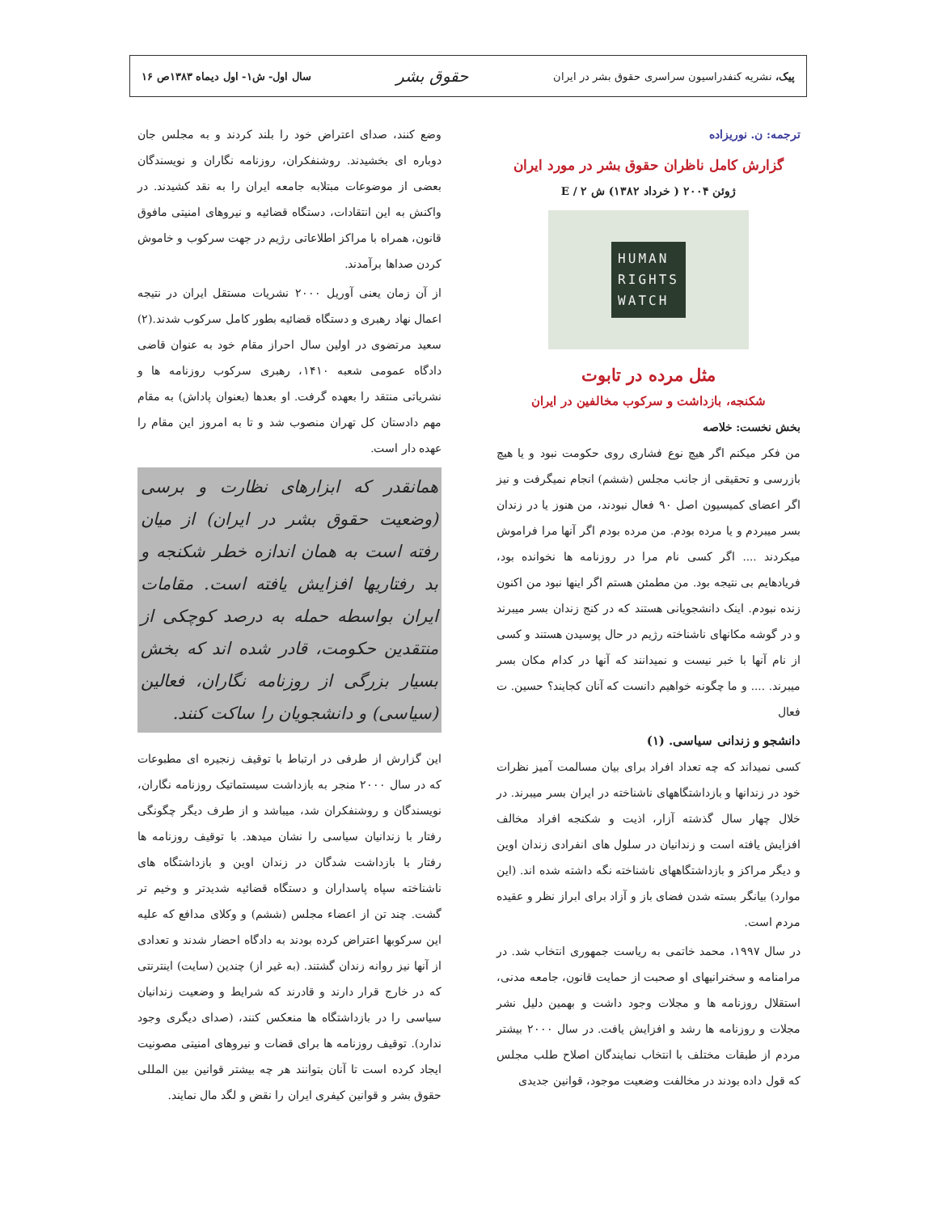پیک، نشریه کنفدراسیون سراسری حقوق بشر در ایران حقوق بشر سال اول- ش۱- اول دیماه ۱۳۸۳ص ۱۶
ترجمه: ن. نوریزاده
گزارش کامل ناظران حقوق بشر در مورد ایران
ژوئن ۲۰۰۴ ( خرداد ۱۳۸۲) ش ۲ / E
HUMAN
RIGHTS
WATCH
مثل مرده در تابوت
شکنجه، بازداشت و سرکوب مخالفین در ایران
بخش نخست: خلاصه
من فکر میکنم اگر هیچ نوع فشاری روی حکومت نبود و یا هیچ بازرسی و تحقیقی از جانب مجلس (ششم) انجام نمیگرفت و نیز اگر اعضای کمیسیون اصل ۹۰ فعال نبودند، من هنوز یا در زندان بسر میبردم و یا مرده بودم. من مرده بودم اگر آنها مرا فراموش میکردند .... اگر کسی نام مرا در روزنامه ها نخوانده بود، فریادهایم بی نتیجه بود. من مطمئن هستم اگر اینها نبود من اکنون زنده نبودم. اینک دانشجویانی هستند که در کنج زندان بسر میبرند و در گوشه مکانهای ناشناخته رژیم در حال پوسیدن هستند و کسی از نام آنها با خبر نیست و نمیدانند که آنها در کدام مکان بسر میبرند. .... و ما چگونه خواهیم دانست که آنان کجایند؟ حسین. ت فعال
دانشجو و زندانی سیاسی. (۱)
کسی نمیداند که چه تعداد افراد برای بیان مسالمت آمیز نظرات خود در زندانها و بازداشتگاههای ناشناخته در ایران بسر میبرند. در خلال چهار سال گذشته آزار، اذیت و شکنجه افراد مخالف افزایش یافته است و زندانیان در سلول های انفرادی زندان اوین و دیگر مراکز و بازداشتگاههای ناشناخته نگه داشته شده اند. (این موارد) بیانگر بسته شدن فضای باز و آزاد برای ابراز نظر و عقیده مردم است.
در سال ۱۹۹۷، محمد خاتمی به ریاست جمهوری انتخاب شد. در مرامنامه و سخنرانیهای او صحبت از حمایت قانون، جامعه مدنی، استقلال روزنامه ها و مجلات وجود داشت و بهمین دلیل نشر مجلات و روزنامه ها رشد و افزایش یافت. در سال ۲۰۰۰ بیشتر مردم از طبقات مختلف با انتخاب نمایندگان اصلاح طلب مجلس که قول داده بودند در مخالفت وضعیت موجود، قوانین جدیدی
وضع کنند، صدای اعتراض خود را بلند کردند و به مجلس جان دوباره ای بخشیدند. روشنفکران، روزنامه نگاران و نویسندگان بعضی از موضوعات مبتلابه جامعه ایران را به نقد کشیدند. در واکنش به این انتقادات، دستگاه قضائیه و نیروهای امنیتی مافوق قانون، همراه با مراکز اطلاعاتی رژیم در جهت سرکوب و خاموش کردن صداها برآمدند.
از آن زمان یعنی آوریل ۲۰۰۰ نشریات مستقل ایران در نتیجه اعمال نهاد رهبری و دستگاه قضائیه بطور کامل سرکوب شدند.(۲) سعید مرتضوی در اولین سال احراز مقام خود به عنوان قاضی دادگاه عمومی شعبه ۱۴۱۰، رهبری سرکوب روزنامه ها و نشریاتی منتقد را بعهده گرفت. او بعدها (بعنوان پاداش) به مقام مهم دادستان کل تهران منصوب شد و تا به امروز این مقام را عهده دار است.
همانقدر که ابزارهای نظارت و برسی (وضعیت حقوق بشر در ایران) از میان رفته است به همان اندازه خطر شکنجه و بد رفتاریها افزایش یافته است. مقامات ایران بواسطه حمله به درصد کوچکی از منتقدین حکومت، قادر شده اند که بخش بسیار بزرگی از روزنامه نگاران، فعالین (سیاسی) و دانشجویان را ساکت کنند.
این گزارش از طرفی در ارتباط با توقیف زنجیره ای مطبوعات که در سال ۲۰۰۰ منجر به بازداشت سیستماتیک روزنامه نگاران، نویسندگان و روشنفکران شد، میباشد و از طرف دیگر چگونگی رفتار با زندانیان سیاسی را نشان میدهد. با توقیف روزنامه ها رفتار با بازداشت شدگان در زندان اوین و بازداشتگاه های ناشناخته سپاه پاسداران و دستگاه قضائیه شدیدتر و وخیم تر گشت. چند تن از اعضاء مجلس (ششم) و وکلای مدافع که علیه این سرکوبها اعتراض کرده بودند به دادگاه احضار شدند و تعدادی از آنها نیز روانه زندان گشتند. (به غیر از) چندین (سایت) اینترنتی که در خارج قرار دارند و قادرند که شرایط و وضعیت زندانیان سیاسی را در بازداشتگاه ها منعکس کنند، (صدای دیگری وجود ندارد). توقیف روزنامه ها برای قضات و نیروهای امنیتی مصونیت ایجاد کرده است تا آنان بتوانند هر چه بیشتر قوانین بین المللی حقوق بشر و قوانین کیفری ایران را نقض و لگد مال نمایند.